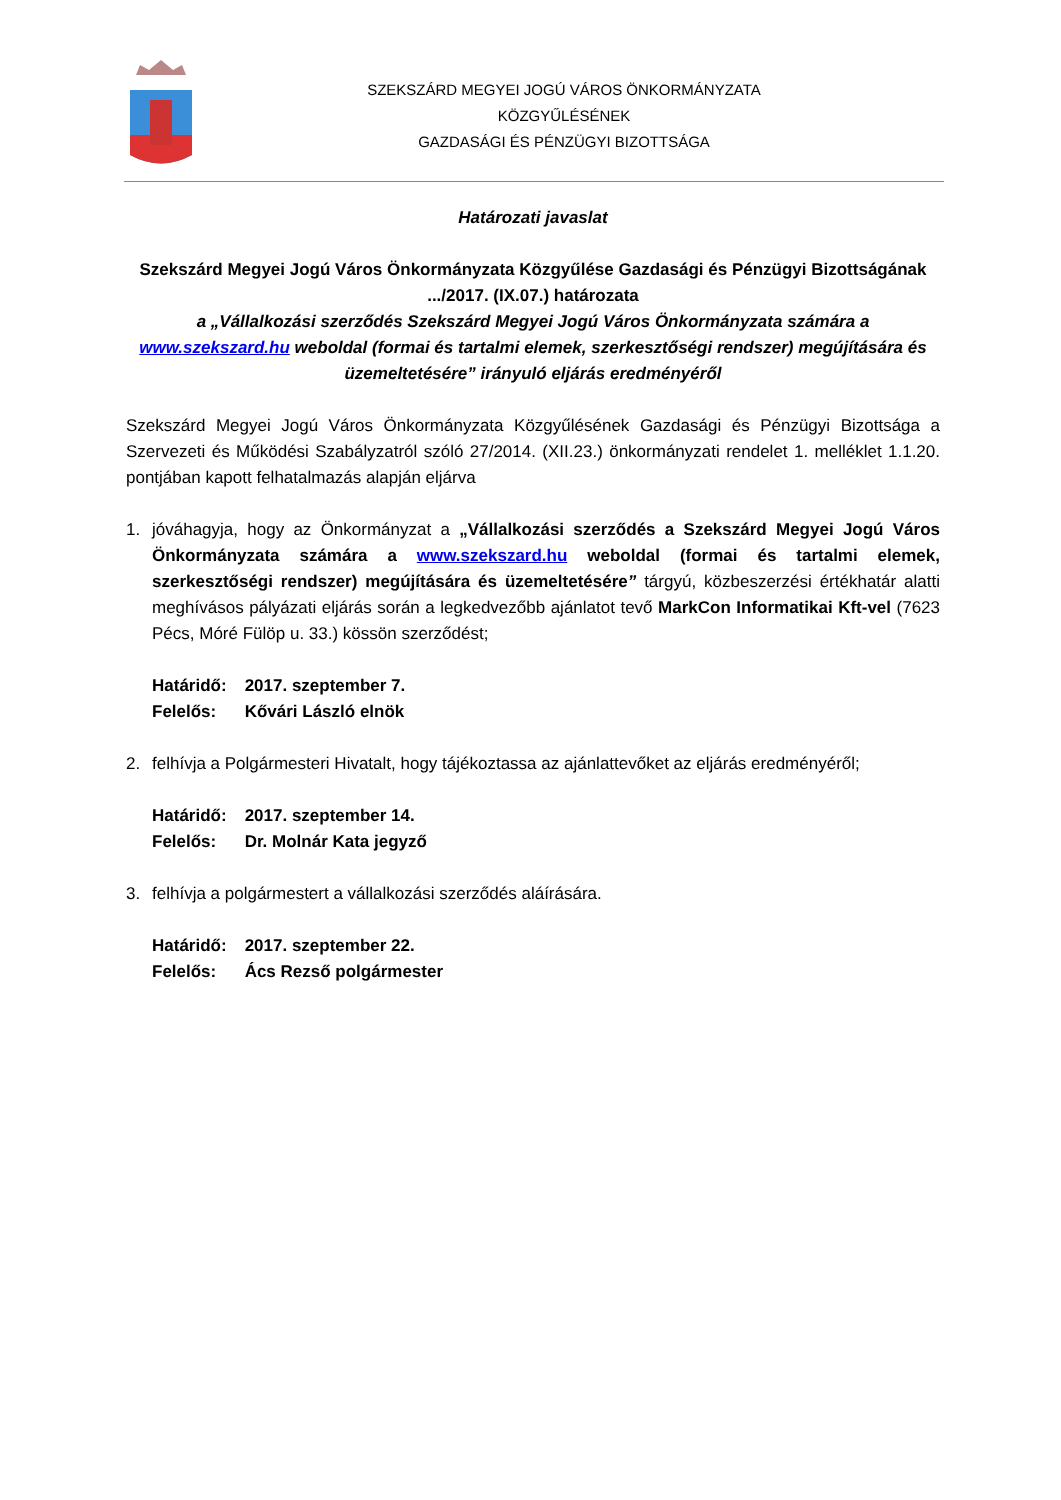SZEKSZÁRD MEGYEI JOGÚ VÁROS ÖNKORMÁNYZATA
KÖZGYŰLÉSÉNEK
GAZDASÁGI ÉS PÉNZÜGYI BIZOTTSÁGA
Határozati javaslat
Szekszárd Megyei Jogú Város Önkormányzata Közgyűlése Gazdasági és Pénzügyi Bizottságának .../2017. (IX.07.) határozata
a „Vállalkozási szerződés Szekszárd Megyei Jogú Város Önkormányzata számára a www.szekszard.hu weboldal (formai és tartalmi elemek, szerkesztőségi rendszer) megújítására és üzemeltetésére” irányuló eljárás eredményéről
Szekszárd Megyei Jogú Város Önkormányzata Közgyűlésének Gazdasági és Pénzügyi Bizottsága a Szervezeti és Működési Szabályzatról szóló 27/2014. (XII.23.) önkormányzati rendelet 1. melléklet 1.1.20. pontjában kapott felhatalmazás alapján eljárva
1. jóváhagyja, hogy az Önkormányzat a „Vállalkozási szerződés a Szekszárd Megyei Jogú Város Önkormányzata számára a www.szekszard.hu weboldal (formai és tartalmi elemek, szerkesztőségi rendszer) megújítására és üzemeltetésére” tárgyú, közbeszerzési értékhatár alatti meghívásos pályázati eljárás során a legkedvezőbb ajánlatot tevő MarkCon Informatikai Kft-vel (7623 Pécs, Móré Fülöp u. 33.) kössön szerződést;
| Határidő: | 2017. szeptember 7. |
| Felelős: | Kővári László elnök |
2. felhívja a Polgármesteri Hivatalt, hogy tájékoztassa az ajánlattevőket az eljárás eredményéről;
| Határidő: | 2017. szeptember 14. |
| Felelős: | Dr. Molnár Kata jegyző |
3. felhívja a polgármestert a vállalkozási szerződés aláírására.
| Határidő: | 2017. szeptember 22. |
| Felelős: | Ács Rezső polgármester |